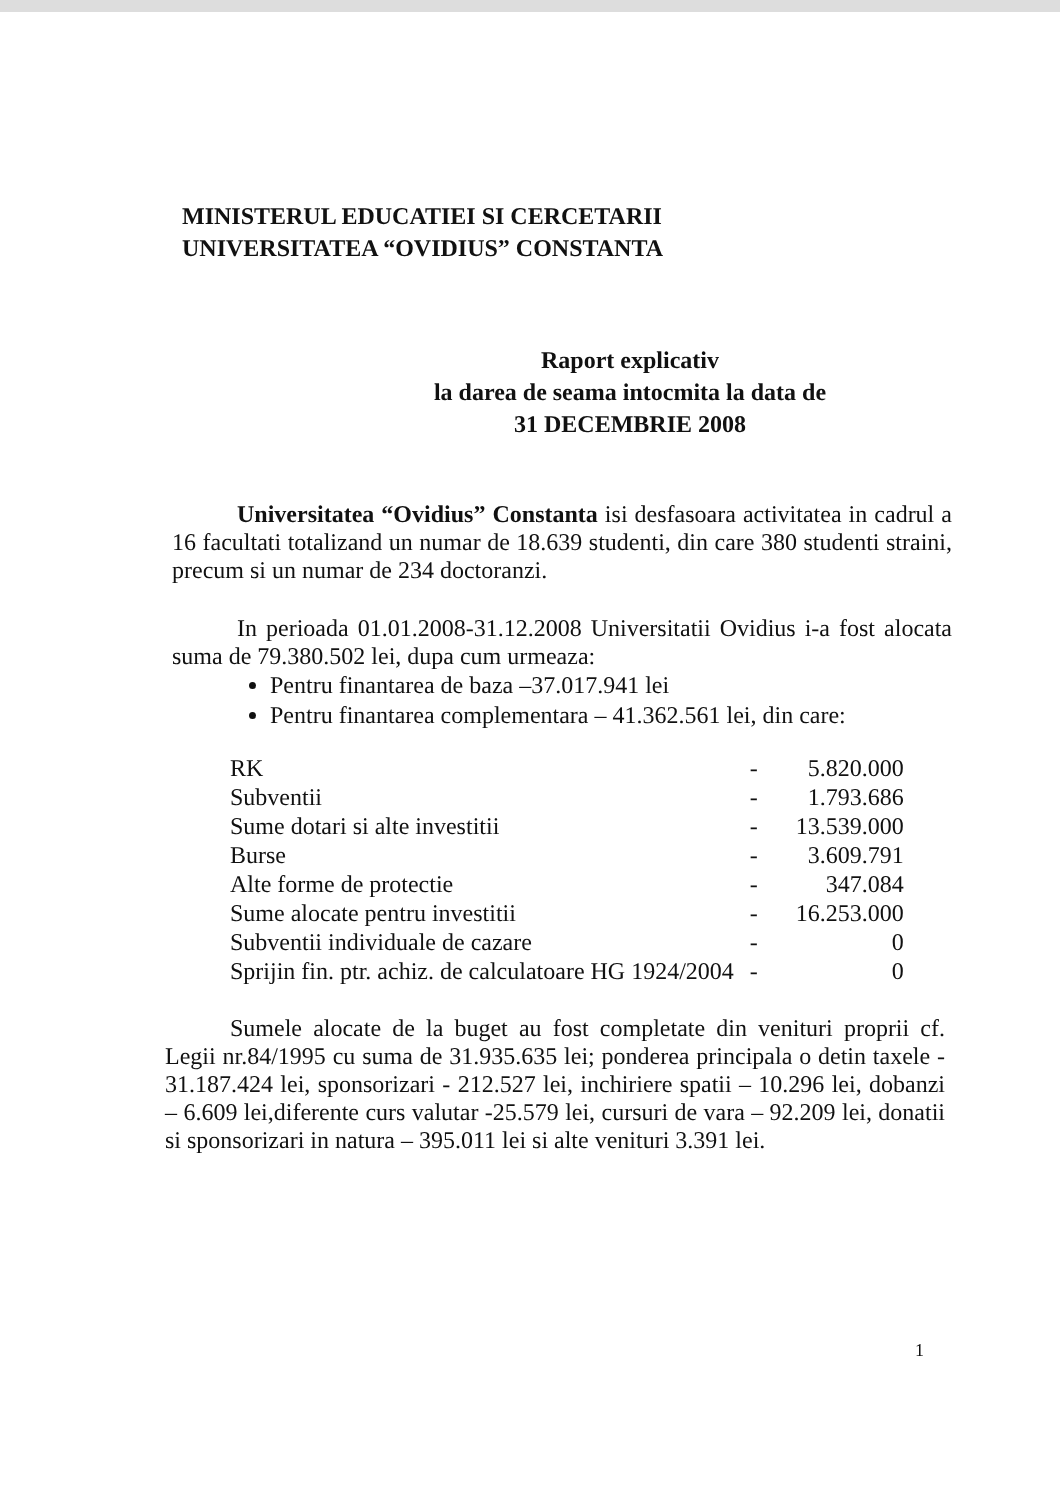MINISTERUL EDUCATIEI SI CERCETARII
UNIVERSITATEA “OVIDIUS” CONSTANTA
Raport explicativ
la darea de seama intocmita la data de
31 DECEMBRIE 2008
Universitatea “Ovidius” Constanta isi desfasoara activitatea in cadrul a 16 facultati totalizand un numar de 18.639 studenti, din care 380 studenti straini, precum si un numar de 234 doctoranzi.
In perioada 01.01.2008-31.12.2008 Universitatii Ovidius i-a fost alocata suma de 79.380.502 lei, dupa cum urmeaza:
Pentru finantarea de baza –37.017.941 lei
Pentru finantarea complementara – 41.362.561 lei, din care:
| RK | - | 5.820.000 |
| Subventii | - | 1.793.686 |
| Sume dotari si alte investitii | - | 13.539.000 |
| Burse | - | 3.609.791 |
| Alte forme de protectie | - | 347.084 |
| Sume alocate pentru investitii | - | 16.253.000 |
| Subventii individuale de cazare | - | 0 |
| Sprijin fin. ptr. achiz. de calculatoare HG 1924/2004 | - | 0 |
Sumele alocate de la buget au fost completate din venituri proprii cf. Legii nr.84/1995 cu suma de 31.935.635 lei; ponderea principala o detin taxele - 31.187.424 lei, sponsorizari - 212.527 lei, inchiriere spatii – 10.296 lei, dobanzi – 6.609 lei,diferente curs valutar -25.579 lei, cursuri de vara – 92.209 lei, donatii si sponsorizari in natura – 395.011 lei si alte venituri 3.391 lei.
1